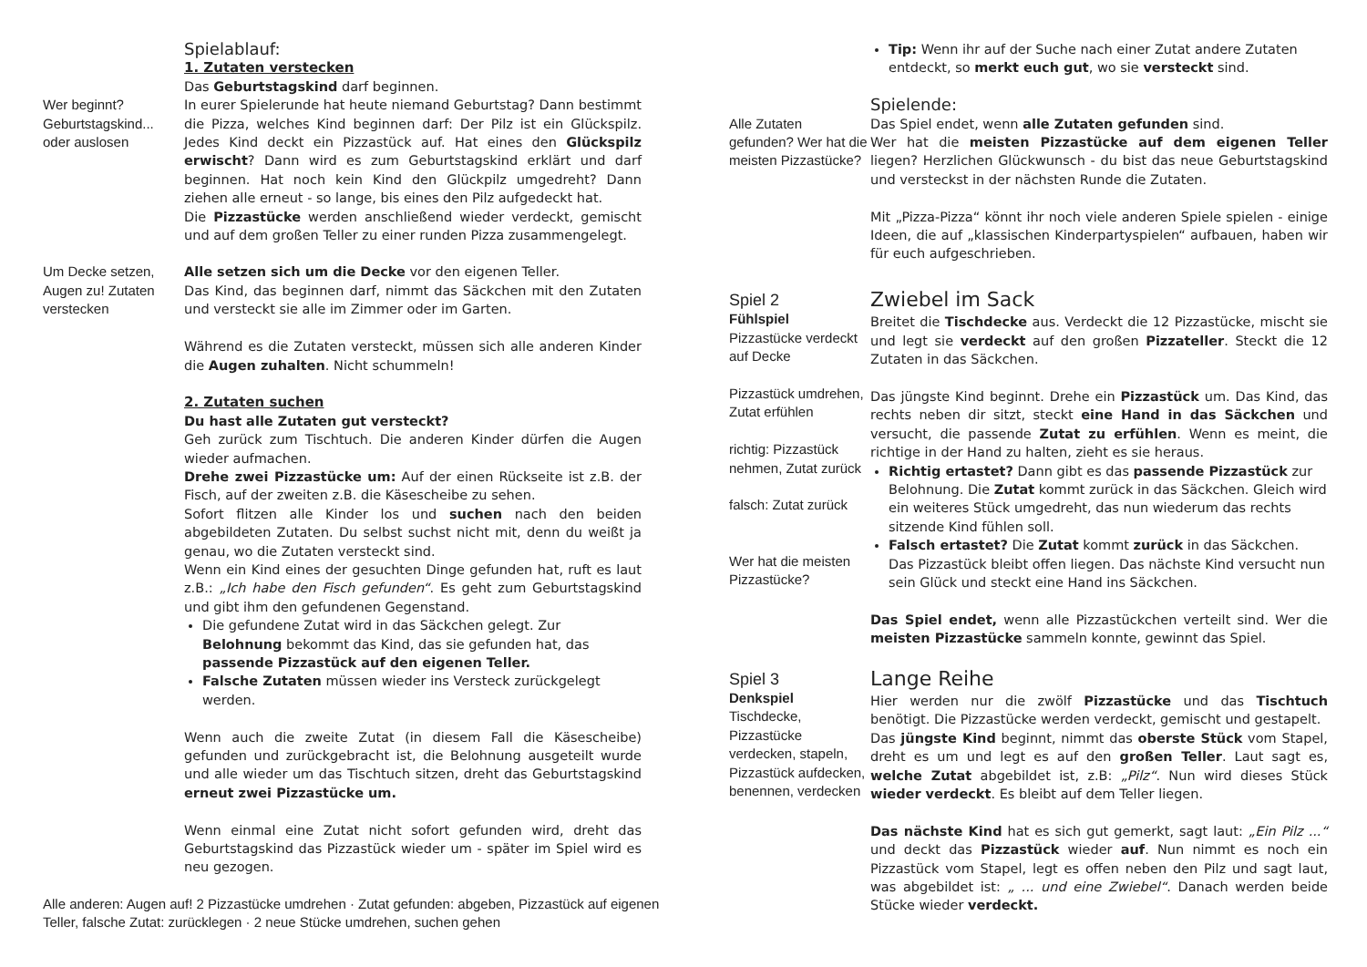Wer beginnt?
Geburtstagskind...
oder auslosen
Spielablauf:
1. Zutaten verstecken
Das Geburtstagskind darf beginnen.
In eurer Spielerunde hat heute niemand Geburtstag? Dann bestimmt die Pizza, welches Kind beginnen darf: Der Pilz ist ein Glückspilz. Jedes Kind deckt ein Pizzastück auf. Hat eines den Glückspilz erwischt? Dann wird es zum Geburtstagskind erklärt und darf beginnen. Hat noch kein Kind den Glückpilz umgedreht? Dann ziehen alle erneut - so lange, bis eines den Pilz aufgedeckt hat.
Die Pizzastücke werden anschließend wieder verdeckt, gemischt und auf dem großen Teller zu einer runden Pizza zusammengelegt.
Um Decke setzen, Augen zu! Zutaten verstecken
Alle setzen sich um die Decke vor den eigenen Teller.
Das Kind, das beginnen darf, nimmt das Säckchen mit den Zutaten und versteckt sie alle im Zimmer oder im Garten.
Während es die Zutaten versteckt, müssen sich alle anderen Kinder die Augen zuhalten. Nicht schummeln!
2. Zutaten suchen
Du hast alle Zutaten gut versteckt?
Geh zurück zum Tischtuch. Die anderen Kinder dürfen die Augen wieder aufmachen.
Drehe zwei Pizzastücke um: Auf der einen Rückseite ist z.B. der Fisch, auf der zweiten z.B. die Käsescheibe zu sehen.
Sofort flitzen alle Kinder los und suchen nach den beiden abgebildeten Zutaten. Du selbst suchst nicht mit, denn du weißt ja genau, wo die Zutaten versteckt sind.
Wenn ein Kind eines der gesuchten Dinge gefunden hat, ruft es laut z.B.: „Ich habe den Fisch gefunden“. Es geht zum Geburtstagskind und gibt ihm den gefundenen Gegenstand.
Die gefundene Zutat wird in das Säckchen gelegt. Zur Belohnung bekommt das Kind, das sie gefunden hat, das passende Pizzastück auf den eigenen Teller.
Falsche Zutaten müssen wieder ins Versteck zurückgelegt werden.
Wenn auch die zweite Zutat (in diesem Fall die Käsescheibe) gefunden und zurückgebracht ist, die Belohnung ausgeteilt wurde und alle wieder um das Tischtuch sitzen, dreht das Geburtstagskind erneut zwei Pizzastücke um.
Wenn einmal eine Zutat nicht sofort gefunden wird, dreht das Geburtstagskind das Pizzastück wieder um - später im Spiel wird es neu gezogen.
Alle anderen: Augen auf! 2 Pizzastücke umdrehen · Zutat gefunden: abgeben, Pizzastück auf eigenen Teller, falsche Zutat: zurücklegen · 2 neue Stücke umdrehen, suchen gehen
Alle Zutaten gefunden? Wer hat die meisten Pizzastücke?
Tip: Wenn ihr auf der Suche nach einer Zutat andere Zutaten entdeckt, so merkt euch gut, wo sie versteckt sind.
Spielende:
Das Spiel endet, wenn alle Zutaten gefunden sind.
Wer hat die meisten Pizzastücke auf dem eigenen Teller liegen? Herzlichen Glückwunsch - du bist das neue Geburtstagskind und versteckst in der nächsten Runde die Zutaten.
Mit „Pizza-Pizza“ könnt ihr noch viele anderen Spiele spielen - einige Ideen, die auf „klassischen Kinderpartyspielen“ aufbauen, haben wir für euch aufgeschrieben.
Spiel 2
Fühlspiel
Pizzastücke verdeckt auf Decke
Pizzastück umdrehen, Zutat erfühlen
richtig: Pizzastück nehmen, Zutat zurück
falsch: Zutat zurück
Wer hat die meisten Pizzastücke?
Zwiebel im Sack
Breitet die Tischdecke aus. Verdeckt die 12 Pizzastücke, mischt sie und legt sie verdeckt auf den großen Pizzateller. Steckt die 12 Zutaten in das Säckchen.
Das jüngste Kind beginnt. Drehe ein Pizzastück um. Das Kind, das rechts neben dir sitzt, steckt eine Hand in das Säckchen und versucht, die passende Zutat zu erfühlen. Wenn es meint, die richtige in der Hand zu halten, zieht es sie heraus.
Richtig ertastet? Dann gibt es das passende Pizzastück zur Belohnung. Die Zutat kommt zurück in das Säckchen. Gleich wird ein weiteres Stück umgedreht, das nun wiederum das rechts sitzende Kind fühlen soll.
Falsch ertastet? Die Zutat kommt zurück in das Säckchen. Das Pizzastück bleibt offen liegen. Das nächste Kind versucht nun sein Glück und steckt eine Hand ins Säckchen.
Das Spiel endet, wenn alle Pizzastückchen verteilt sind. Wer die meisten Pizzastücke sammeln konnte, gewinnt das Spiel.
Spiel 3
Denkspiel
Tischdecke, Pizzastücke verdecken, stapeln, Pizzastück aufdecken, benennen, verdecken
Lange Reihe
Hier werden nur die zwölf Pizzastücke und das Tischtuch benötigt. Die Pizzastücke werden verdeckt, gemischt und gestapelt.
Das jüngste Kind beginnt, nimmt das oberste Stück vom Stapel, dreht es um und legt es auf den großen Teller. Laut sagt es, welche Zutat abgebildet ist, z.B: „Pilz“. Nun wird dieses Stück wieder verdeckt. Es bleibt auf dem Teller liegen.
Das nächste Kind hat es sich gut gemerkt, sagt laut: „Ein Pilz ...“ und deckt das Pizzastück wieder auf. Nun nimmt es noch ein Pizzastück vom Stapel, legt es offen neben den Pilz und sagt laut, was abgebildet ist: „ ... und eine Zwiebel“. Danach werden beide Stücke wieder verdeckt.